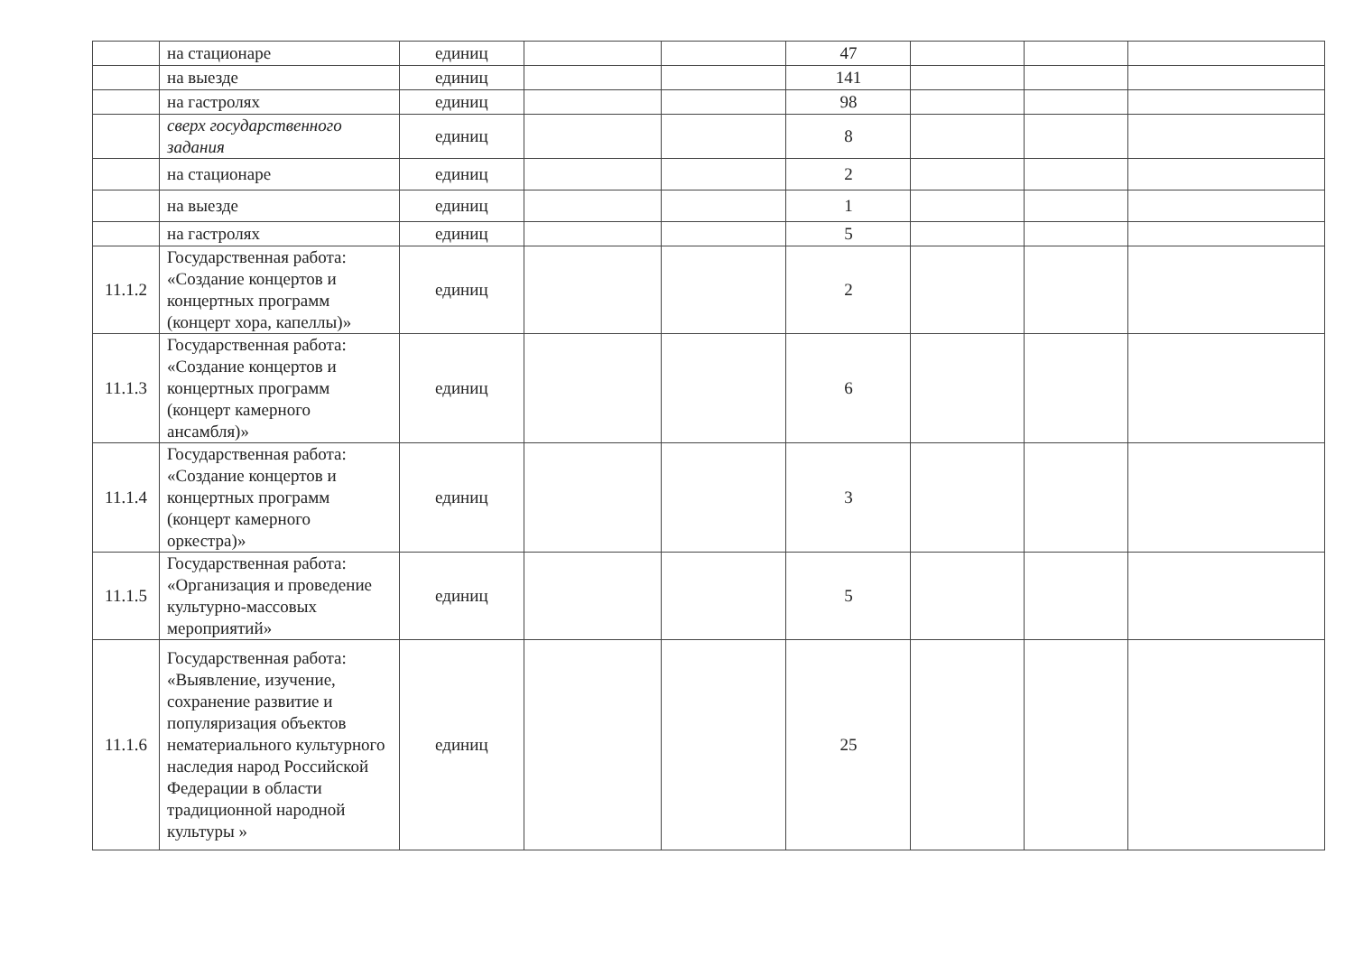| | на стационаре | единиц | | | 47 | | | |
| | на выезде | единиц | | | 141 | | | |
| | на гастролях | единиц | | | 98 | | | |
| | сверх государственного задания | единиц | | | 8 | | | |
| | на стационаре | единиц | | | 2 | | | |
| | на выезде | единиц | | | 1 | | | |
| | на гастролях | единиц | | | 5 | | | |
| 11.1.2 | Государственная работа: «Создание концертов и концертных программ (концерт хора, капеллы)» | единиц | | | 2 | | | |
| 11.1.3 | Государственная работа: «Создание концертов и концертных программ (концерт камерного ансамбля)» | единиц | | | 6 | | | |
| 11.1.4 | Государственная работа: «Создание концертов и концертных программ (концерт камерного оркестра)» | единиц | | | 3 | | | |
| 11.1.5 | Государственная работа: «Организация и проведение культурно-массовых мероприятий» | единиц | | | 5 | | | |
| 11.1.6 | Государственная работа: «Выявление, изучение, сохранение развитие и популяризация объектов нематериального культурного наследия народ Российской Федерации в области традиционной народной культуры » | единиц | | | 25 | | | |